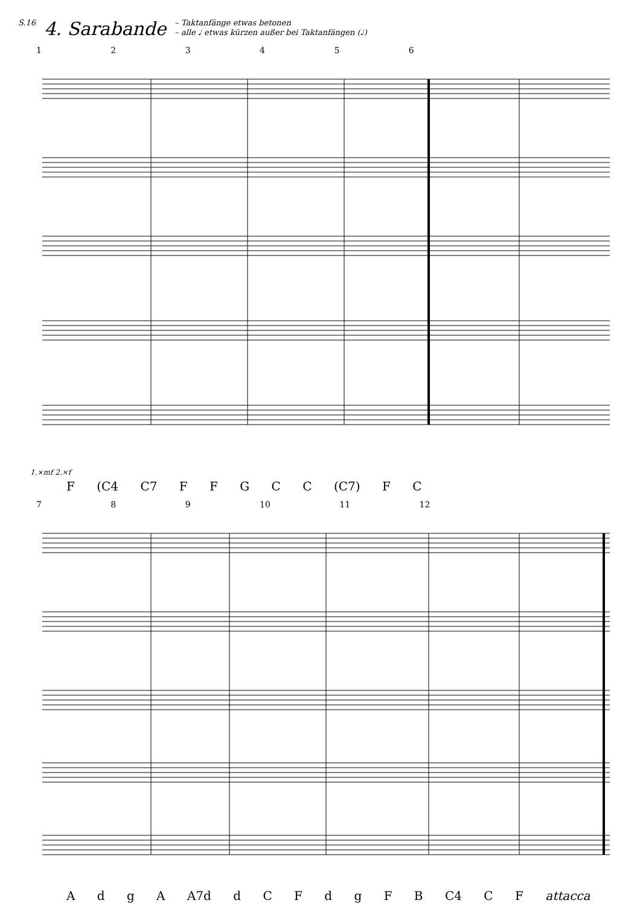S.16 4. Sarabande – Taktanfänge etwas betonen
– alle ♩ etwas kürzen außer bei Taktanfängen (♩)
1 2 3 4 5 6
1.×mf 2.×f
F (C4 C7 F F G C C (C7) F C
7 8 9 10 11 12
A d g A A7d d C F d g F B C4 C F attacca